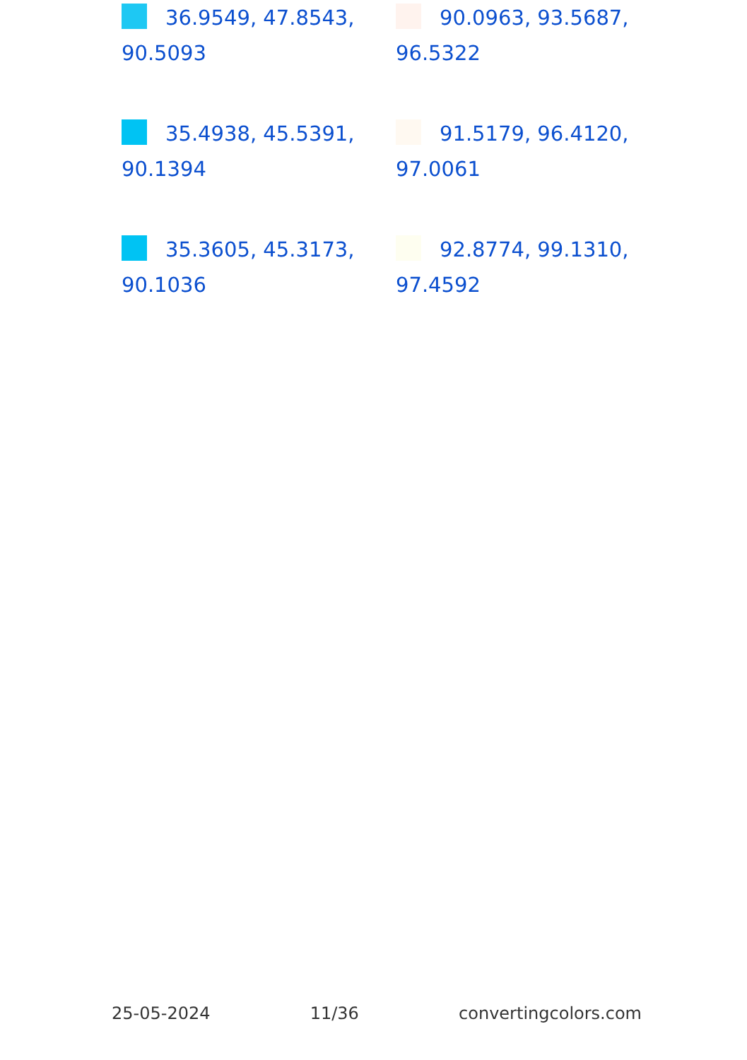36.9549, 47.8543, 90.5093
90.0963, 93.5687, 96.5322
35.4938, 45.5391, 90.1394
91.5179, 96.4120, 97.0061
35.3605, 45.3173, 90.1036
92.8774, 99.1310, 97.4592
25-05-2024 11/36 convertingcolors.com